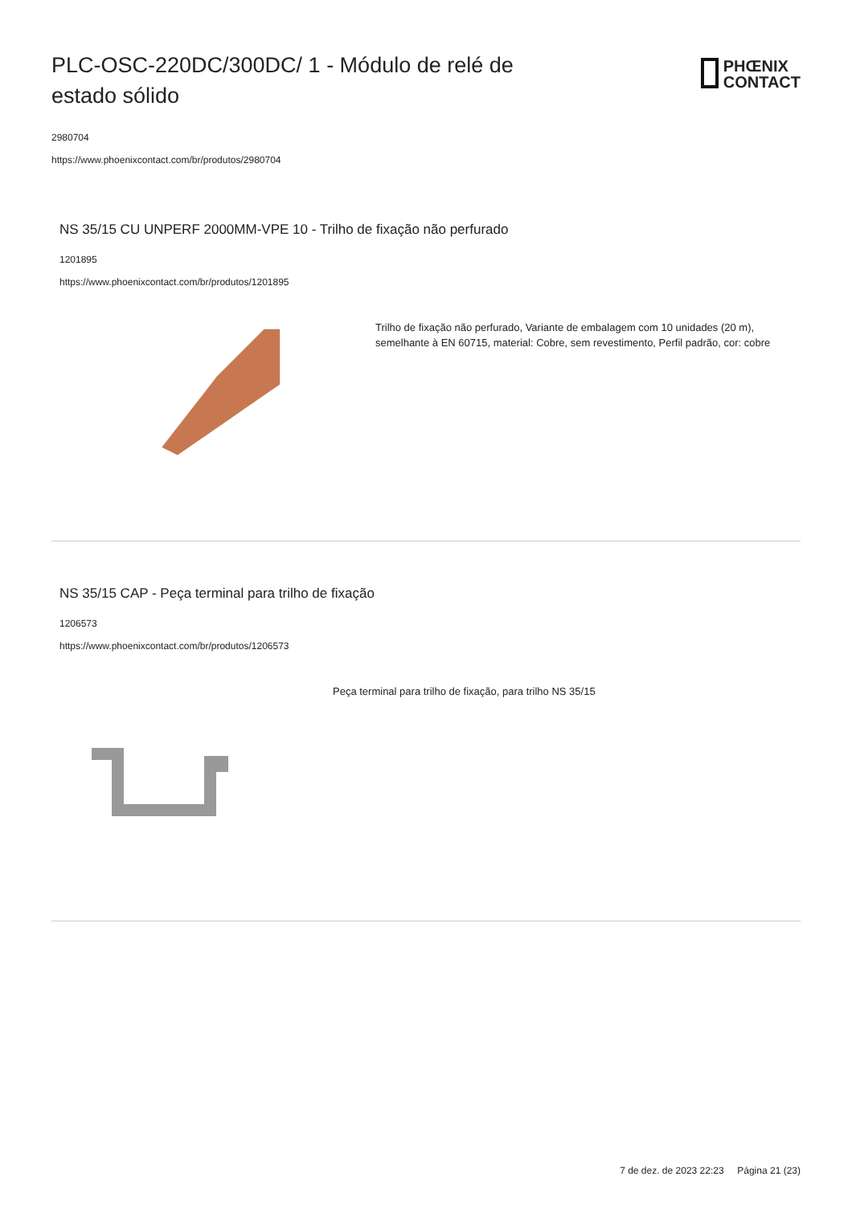PLC-OSC-220DC/300DC/ 1 - Módulo de relé de estado sólido
PHŒNIX
CONTACT
2980704
https://www.phoenixcontact.com/br/produtos/2980704
NS 35/15 CU UNPERF 2000MM-VPE 10 - Trilho de fixação não perfurado
1201895
https://www.phoenixcontact.com/br/produtos/1201895
Trilho de fixação não perfurado, Variante de embalagem com 10 unidades (20 m), semelhante à EN 60715, material: Cobre, sem revestimento, Perfil padrão, cor: cobre
NS 35/15 CAP - Peça terminal para trilho de fixação
1206573
https://www.phoenixcontact.com/br/produtos/1206573
Peça terminal para trilho de fixação, para trilho NS 35/15
7 de dez. de 2023 22:23 Página 21 (23)